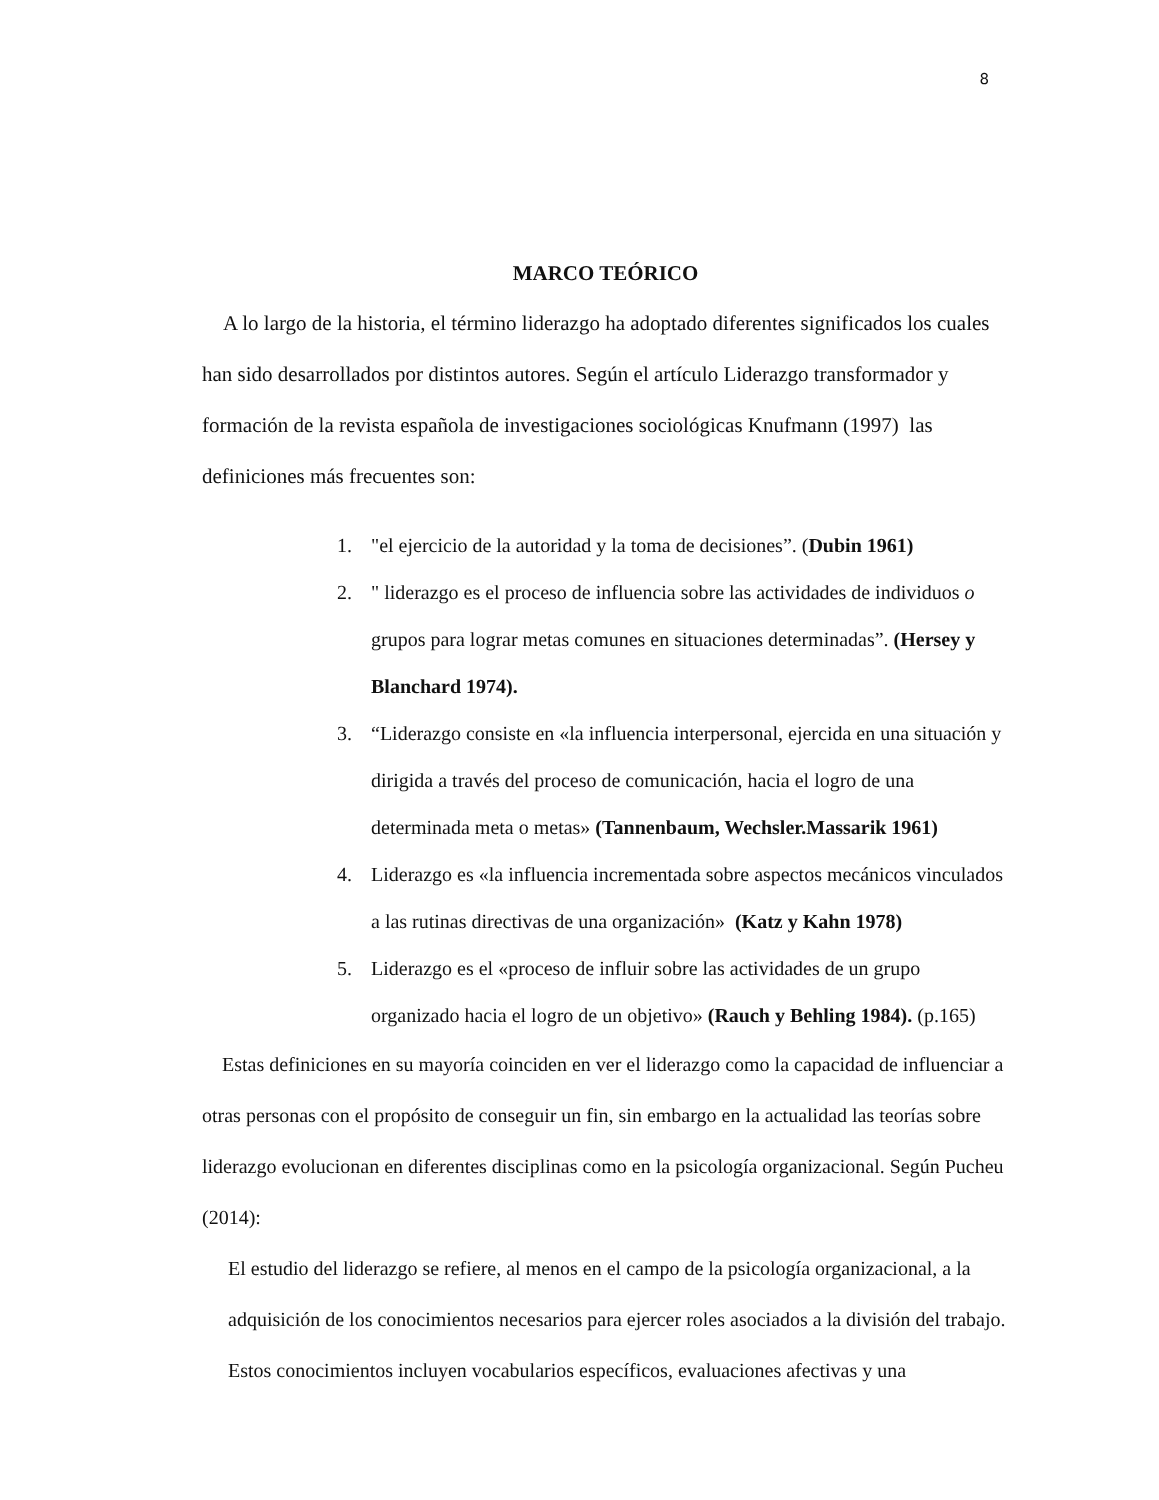8
MARCO TEÓRICO
A lo largo de la historia, el término liderazgo ha adoptado diferentes significados los cuales han sido desarrollados por distintos autores. Según el artículo Liderazgo transformador y formación de la revista española de investigaciones sociológicas Knufmann (1997) las definiciones más frecuentes son:
1. "el ejercicio de la autoridad y la toma de decisiones”. (Dubin 1961)
2. " liderazgo es el proceso de influencia sobre las actividades de individuos o grupos para lograr metas comunes en situaciones determinadas”. (Hersey y Blanchard 1974).
3. “Liderazgo consiste en «la influencia interpersonal, ejercida en una situación y dirigida a través del proceso de comunicación, hacia el logro de una determinada meta o metas» (Tannenbaum, Wechsler.Massarik 1961)
4. Liderazgo es «la influencia incrementada sobre aspectos mecánicos vinculados a las rutinas directivas de una organización» (Katz y Kahn 1978)
5. Liderazgo es el «proceso de influir sobre las actividades de un grupo organizado hacia el logro de un objetivo» (Rauch y Behling 1984). (p.165)
Estas definiciones en su mayoría coinciden en ver el liderazgo como la capacidad de influenciar a otras personas con el propósito de conseguir un fin, sin embargo en la actualidad las teorías sobre liderazgo evolucionan en diferentes disciplinas como en la psicología organizacional. Según Pucheu (2014):
El estudio del liderazgo se refiere, al menos en el campo de la psicología organizacional, a la adquisición de los conocimientos necesarios para ejercer roles asociados a la división del trabajo. Estos conocimientos incluyen vocabularios específicos, evaluaciones afectivas y una